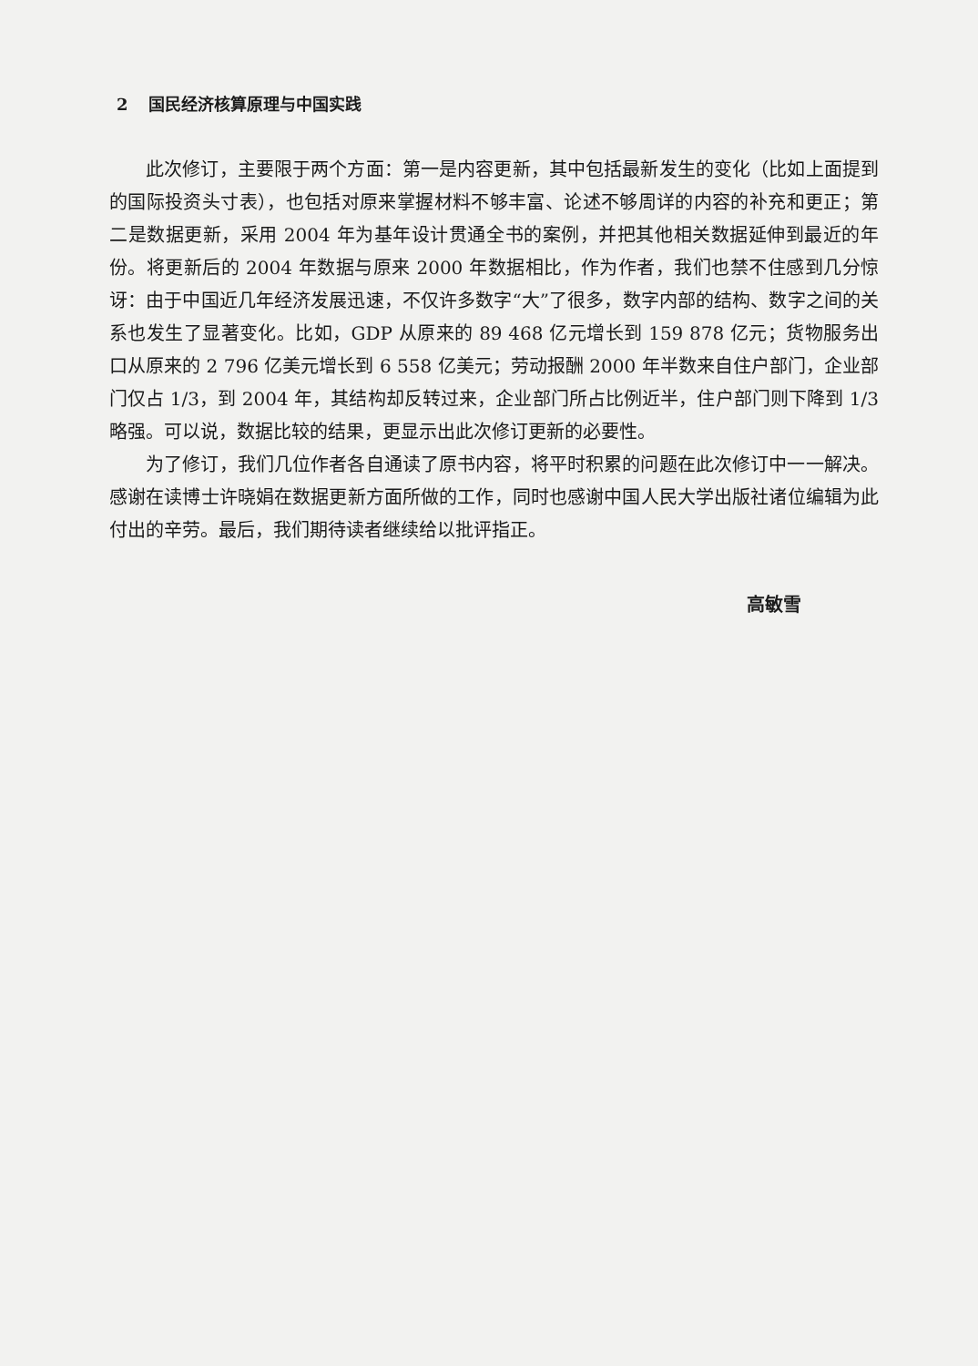2 国民经济核算原理与中国实践
此次修订，主要限于两个方面：第一是内容更新，其中包括最新发生的变化（比如上面提到的国际投资头寸表），也包括对原来掌握材料不够丰富、论述不够周详的内容的补充和更正；第二是数据更新，采用 2004 年为基年设计贯通全书的案例，并把其他相关数据延伸到最近的年份。将更新后的 2004 年数据与原来 2000 年数据相比，作为作者，我们也禁不住感到几分惊讶：由于中国近几年经济发展迅速，不仅许多数字“大”了很多，数字内部的结构、数字之间的关系也发生了显著变化。比如，GDP 从原来的 89 468 亿元增长到 159 878 亿元；货物服务出口从原来的 2 796 亿美元增长到 6 558 亿美元；劳动报酬 2000 年半数来自住户部门，企业部门仅占 1/3，到 2004 年，其结构却反转过来，企业部门所占比例近半，住户部门则下降到 1/3 略强。可以说，数据比较的结果，更显示出此次修订更新的必要性。
为了修订，我们几位作者各自通读了原书内容，将平时积累的问题在此次修订中一一解决。感谢在读博士许晓娟在数据更新方面所做的工作，同时也感谢中国人民大学出版社诸位编辑为此付出的辛劳。最后，我们期待读者继续给以批评指正。
高敏雪